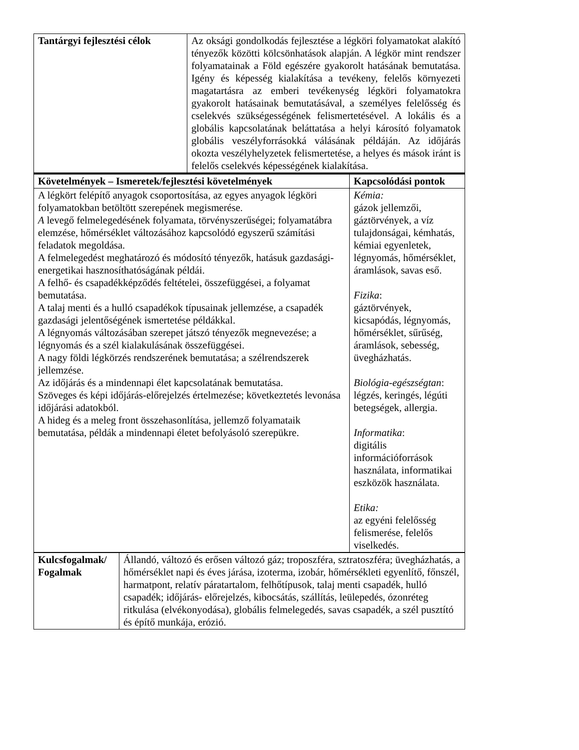| Tantárgyi fejlesztési célok | Az oksági gondolkodás fejlesztése a légköri folyamatokat alakító tényezők közötti kölcsönhatások alapján. A légkör mint rendszer folyamatainak a Föld egészére gyakorolt hatásának bemutatása. Igény és képesség kialakítása a tevékeny, felelős környezeti magatartásra az emberi tevékenység légköri folyamatokra gyakorolt hatásainak bemutatásával, a személyes felelősség és cselekvés szükségességének felismertetésével. A lokális és a globális kapcsolatának beláttatása a helyi károsító folyamatok globális veszélyforrásokká válásának példáján. Az időjárás okozta veszélyhelyzetek felismertetése, a helyes és mások iránt is felelős cselekvés képességének kialakítása. |
| Követelmények – Ismeretek/fejlesztési követelmények | Kapcsolódási pontok |
| --- | --- |
| A légkört felépítő anyagok csoportosítása, az egyes anyagok légköri folyamatokban betöltött szerepének megismerése. A levegő felmelegedésének folyamata, törvényszerűségei; folyamatábra elemzése, hőmérséklet változásához kapcsolódó egyszerű számítási feladatok megoldása. A felmelegedést meghatározó és módosító tényezők, hatásuk gazdasági-energetikai hasznosíthatóságának példái. A felhő- és csapadékképződés feltételei, összefüggései, a folyamat bemutatása. A talaj menti és a hulló csapadékok típusainak jellemzése, a csapadék gazdasági jelentőségének ismertetése példákkal. A légnyomás változásában szerepet játszó tényezők megnevezése; a légnyomás és a szél kialakulásának összefüggései. A nagy földi légkörzés rendszerének bemutatása; a szélrendszerek jellemzése. Az időjárás és a mindennapi élet kapcsolatának bemutatása. Szöveges és képi időjárás-előrejelzés értelmezése; következtetés levonása időjárási adatokból. A hideg és a meleg front összehasonlítása, jellemző folyamataik bemutatása, példák a mindennapi életet befolyásoló szerepükre. | Kémia: gázok jellemzői, gáztörvények, a víz tulajdonságai, kémhatás, kémiai egyenletek, légnyomás, hőmérséklet, áramlások, savas eső. Fizika : gáztörvények, kicsapódás, légnyomás, hőmérséklet, sűrűség, áramlások, sebesség, üvegházhatás. Biológia-egészségtan : légzés, keringés, légúti betegségek, allergia. Informatika : digitális információforrások használata, informatikai eszközök használata. Etika: az egyéni felelősség felismerése, felelős viselkedés. |
| Kulcsfogalmak/ Fogalmak | Állandó, változó és erősen változó gáz; troposzféra, sztratoszféra; üvegházhatás, a hőmérséklet napi és éves járása, izoterma, izobár, hőmérsékleti egyenlítő, főnszél, harmatpont, relatív páratartalom, felhőtípusok, talaj menti csapadék, hulló csapadék; időjárás- előrejelzés, kibocsátás, szállítás, leülepedés, ózonréteg ritkulása (elvékonyodása), globális felmelegedés, savas csapadék, a szél pusztító és építő munkája, erózió. |